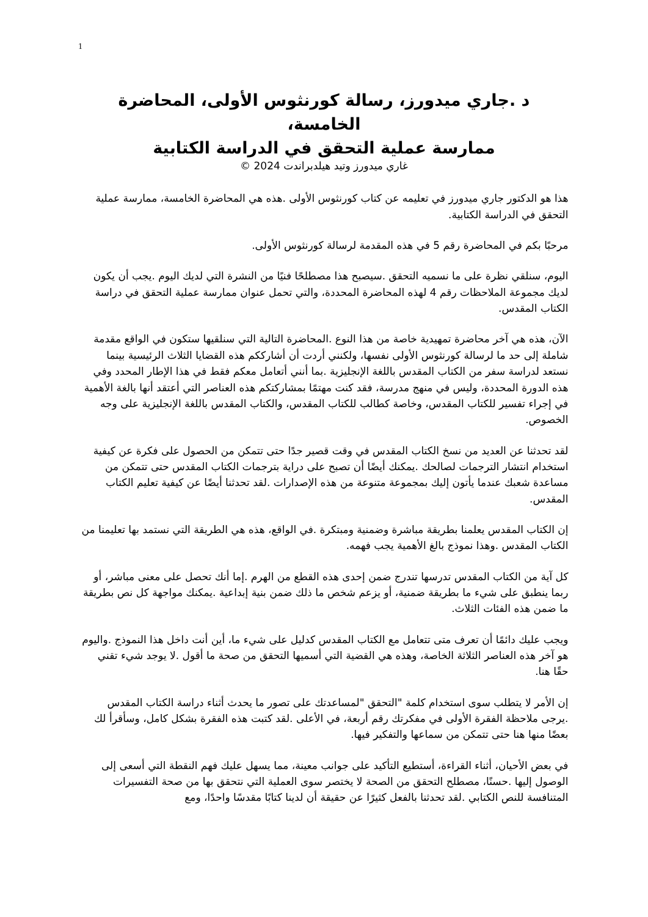1
د .جاري ميدورز، رسالة كورنثوس الأولى، المحاضرة الخامسة،
ممارسة عملية التحقق في الدراسة الكتابية
غاري ميدورز وتيد هيلدبراندت 2024 ©
هذا هو الدكتور جاري ميدورز في تعليمه عن كتاب كورنثوس الأولى .هذه هي المحاضرة الخامسة، ممارسة عملية التحقق في الدراسة الكتابية.
مرحبًا بكم في المحاضرة رقم 5 في هذه المقدمة لرسالة كورنثوس الأولى.
اليوم، سنلقي نظرة على ما نسميه التحقق .سيصبح هذا مصطلحًا فنيًا من النشرة التي لديك اليوم .يجب أن يكون لديك مجموعة الملاحظات رقم 4 لهذه المحاضرة المحددة، والتي تحمل عنوان ممارسة عملية التحقق في دراسة الكتاب المقدس.
الآن، هذه هي آخر محاضرة تمهيدية خاصة من هذا النوع .المحاضرة التالية التي سنلقيها ستكون في الواقع مقدمة شاملة إلى حد ما لرسالة كورنثوس الأولى نفسها، ولكنني أردت أن أشارككم هذه القضايا الثلاث الرئيسية بينما نستعد لدراسة سفر من الكتاب المقدس باللغة الإنجليزية .بما أنني أتعامل معكم فقط في هذا الإطار المحدد وفي هذه الدورة المحددة، وليس في منهج مدرسة، فقد كنت مهتمًا بمشاركتكم هذه العناصر التي أعتقد أنها بالغة الأهمية في إجراء تفسير للكتاب المقدس، وخاصة كطالب للكتاب المقدس، والكتاب المقدس باللغة الإنجليزية على وجه الخصوص.
لقد تحدثنا عن العديد من نسخ الكتاب المقدس في وقت قصير جدًا حتى تتمكن من الحصول على فكرة عن كيفية استخدام انتشار الترجمات لصالحك .يمكنك أيضًا أن تصبح على دراية بترجمات الكتاب المقدس حتى تتمكن من مساعدة شعبك عندما يأتون إليك بمجموعة متنوعة من هذه الإصدارات .لقد تحدثنا أيضًا عن كيفية تعليم الكتاب المقدس.
إن الكتاب المقدس يعلمنا بطريقة مباشرة وضمنية ومبتكرة .في الواقع، هذه هي الطريقة التي نستمد بها تعليمنا من الكتاب المقدس .وهذا نموذج بالغ الأهمية يجب فهمه.
كل آية من الكتاب المقدس تدرسها تندرج ضمن إحدى هذه القطع من الهرم .إما أنك تحصل على معنى مباشر، أو ربما ينطبق على شيء ما بطريقة ضمنية، أو يزعم شخص ما ذلك ضمن بنية إبداعية .يمكنك مواجهة كل نص بطريقة ما ضمن هذه الفئات الثلاث.
ويجب عليك دائمًا أن تعرف متى تتعامل مع الكتاب المقدس كدليل على شيء ما، أين أنت داخل هذا النموذج .واليوم هو آخر هذه العناصر الثلاثة الخاصة، وهذه هي القضية التي أسميها التحقق من صحة ما أقول .لا يوجد شيء تقني حقًا هنا.
إن الأمر لا يتطلب سوى استخدام كلمة "التحقق "لمساعدتك على تصور ما يحدث أثناء دراسة الكتاب المقدس .يرجى ملاحظة الفقرة الأولى في مفكرتك رقم أربعة، في الأعلى .لقد كتبت هذه الفقرة بشكل كامل، وسأقرأ لك بعضًا منها هنا حتى تتمكن من سماعها والتفكير فيها.
في بعض الأحيان، أثناء القراءة، أستطيع التأكيد على جوانب معينة، مما يسهل عليك فهم النقطة التي أسعى إلى الوصول إليها .حسنًا، مصطلح التحقق من الصحة لا يختصر سوى العملية التي نتحقق بها من صحة التفسيرات المتنافسة للنص الكتابي .لقد تحدثنا بالفعل كثيرًا عن حقيقة أن لدينا كتابًا مقدسًا واحدًا، ومع